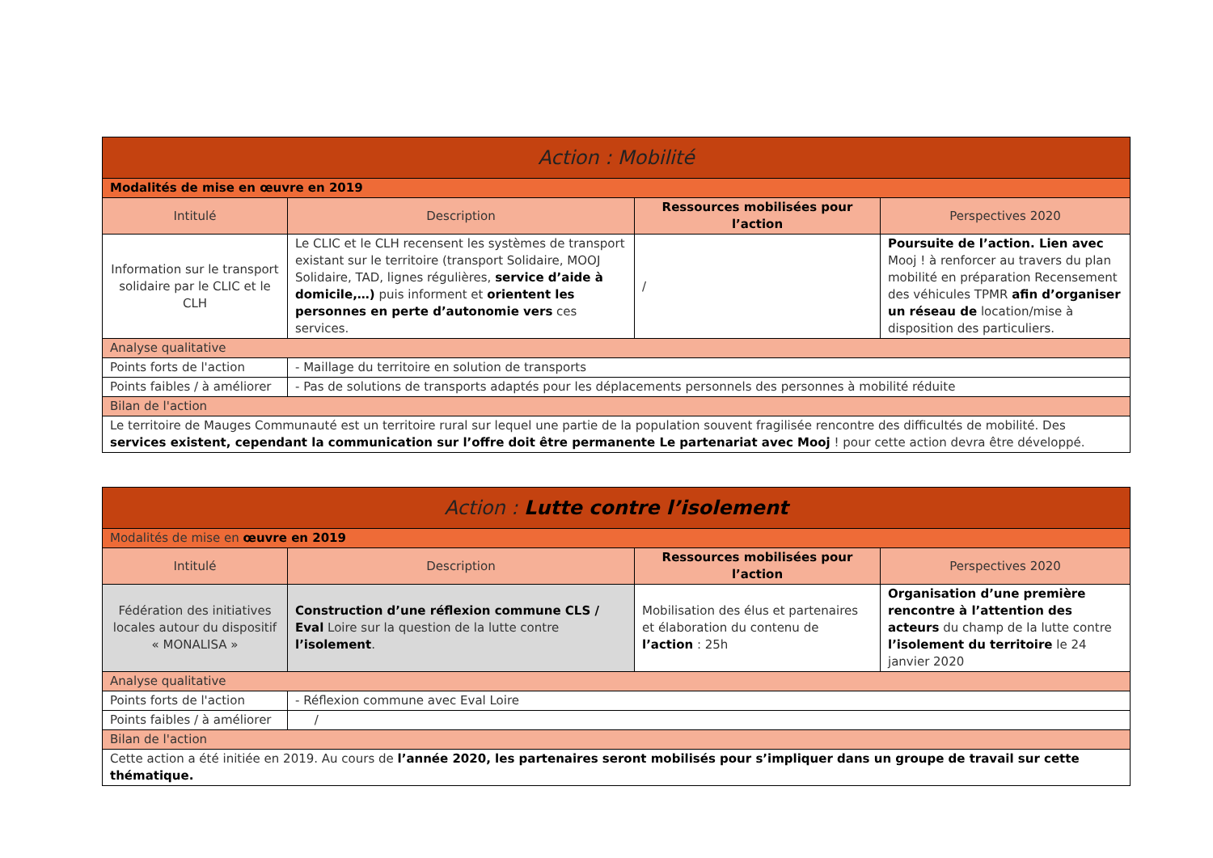| Action : Mobilité | | | |
| Modalités de mise en œuvre en 2019 | | | |
| Intitulé | Description | Ressources mobilisées pour l’action | Perspectives 2020 |
| Information sur le transport solidaire par le CLIC et le CLH | Le CLIC et le CLH recensent les systèmes de transport existant sur le territoire (transport Solidaire, MOOJ Solidaire, TAD, lignes régulières, service d’aide à domicile,…) puis informent et orientent les personnes en perte d’autonomie vers ces services. | / | Poursuite de l’action. Lien avec Mooj ! à renforcer au travers du plan mobilité en préparation Recensement des véhicules TPMR afin d’organiser un réseau de location/mise à disposition des particuliers. |
| Analyse qualitative | | | |
| Points forts de l'action | - Maillage du territoire en solution de transports | | |
| Points faibles / à améliorer | - Pas de solutions de transports adaptés pour les déplacements personnels des personnes à mobilité réduite | | |
| Bilan de l'action | | | |
| Le territoire de Mauges Communauté est un territoire rural sur lequel une partie de la population souvent fragilisée rencontre des difficultés de mobilité. Des services existent, cependant la communication sur l’offre doit être permanente Le partenariat avec Mooj ! pour cette action devra être développé. | | | |
| Action : Lutte contre l’isolement | | | |
| Modalités de mise en œuvre en 2019 | | | |
| Intitulé | Description | Ressources mobilisées pour l’action | Perspectives 2020 |
| Fédération des initiatives locales autour du dispositif « MONALISA » | Construction d’une réflexion commune CLS / Eval Loire sur la question de la lutte contre l’isolement . | Mobilisation des élus et partenaires et élaboration du contenu de l’action : 25h | Organisation d’une première rencontre à l’attention des acteurs du champ de la lutte contre l’isolement du territoire le 24 janvier 2020 |
| Analyse qualitative | | | |
| Points forts de l'action | - Réflexion commune avec Eval Loire | | |
| Points faibles / à améliorer | / | | |
| Bilan de l'action | | | |
| Cette action a été initiée en 2019. Au cours de l’année 2020, les partenaires seront mobilisés pour s’impliquer dans un groupe de travail sur cette thématique. | | | |